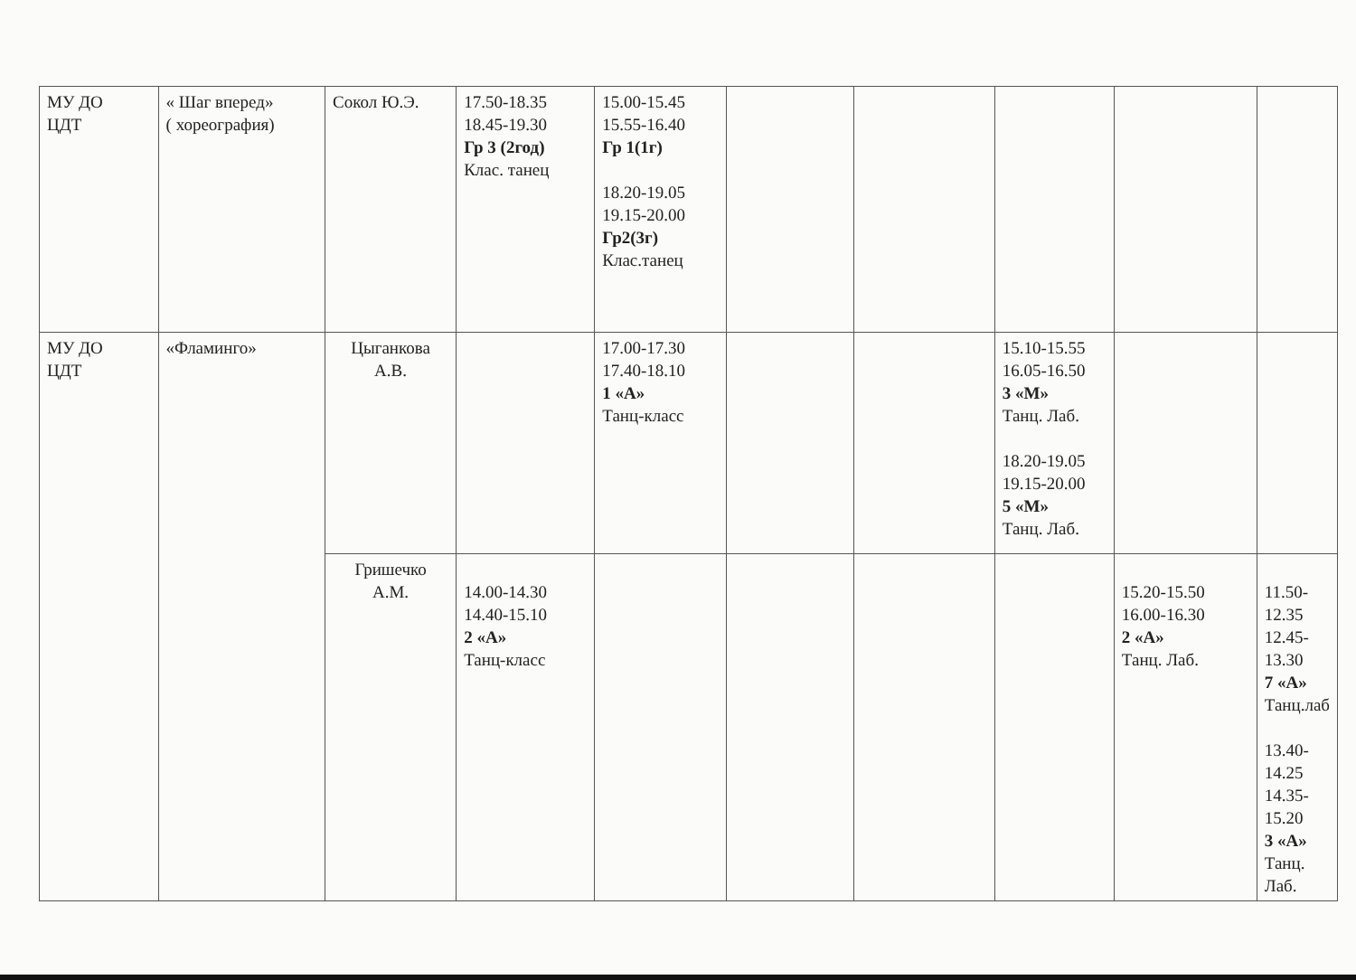| МУ ДО ЦДТ | « Шаг вперед» ( хореография) | Сокол Ю.Э. | 17.50-18.35 18.45-19.30 Гр 3 (2год) Клас. танец | 15.00-15.45 15.55-16.40 Гр 1(1г) 18.20-19.05 19.15-20.00 Гр2(3г) Клас.танец | | | | | |
| МУ ДО ЦДТ | «Фламинго» | Цыганкова А.В. | | 17.00-17.30 17.40-18.10 1 «А» Танц-класс | | | 15.10-15.55 16.05-16.50 3 «М» Танц. Лаб. 18.20-19.05 19.15-20.00 5 «М» Танц. Лаб. | | |
| | | Гришечко А.М. | 14.00-14.30 14.40-15.10 2 «А» Танц-класс | | | | | 15.20-15.50 16.00-16.30 2 «А» Танц. Лаб. | 11.50- 12.35 12.45-13.30 7 «А» Танц.лаб 13.40-14.25 14.35-15.20 3 «А» Танц. Лаб. |